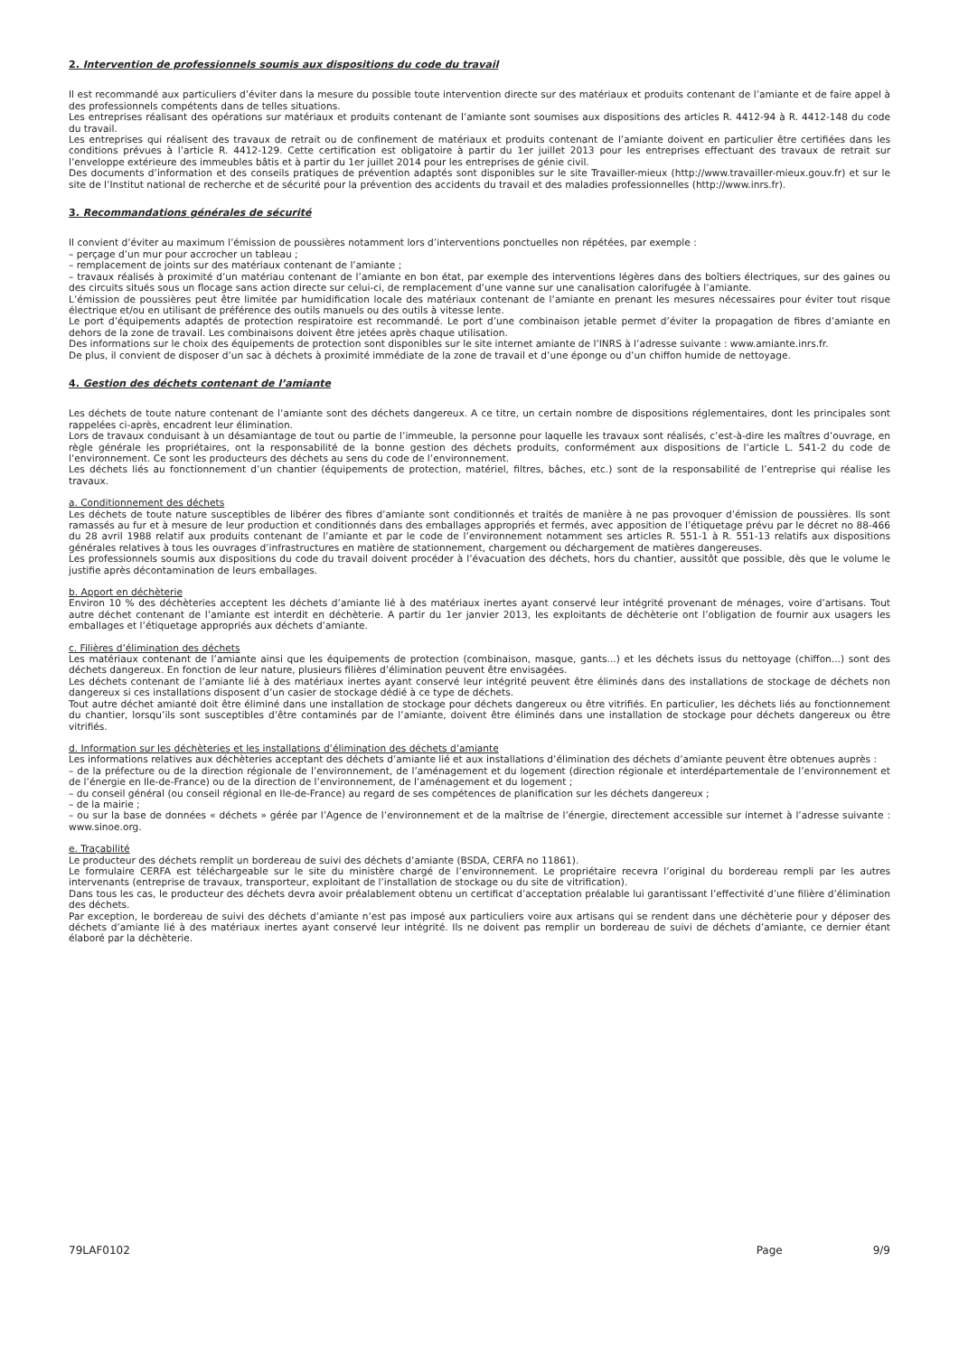2. Intervention de professionnels soumis aux dispositions du code du travail
Il est recommandé aux particuliers d’éviter dans la mesure du possible toute intervention directe sur des matériaux et produits contenant de l’amiante et de faire appel à des professionnels compétents dans de telles situations.
Les entreprises réalisant des opérations sur matériaux et produits contenant de l’amiante sont soumises aux dispositions des articles R. 4412-94 à R. 4412-148 du code du travail.
Les entreprises qui réalisent des travaux de retrait ou de confinement de matériaux et produits contenant de l’amiante doivent en particulier être certifiées dans les conditions prévues à l’article R. 4412-129. Cette certification est obligatoire à partir du 1er juillet 2013 pour les entreprises effectuant des travaux de retrait sur l’enveloppe extérieure des immeubles bâtis et à partir du 1er juillet 2014 pour les entreprises de génie civil.
Des documents d’information et des conseils pratiques de prévention adaptés sont disponibles sur le site Travailler-mieux (http://www.travailler-mieux.gouv.fr) et sur le site de l’Institut national de recherche et de sécurité pour la prévention des accidents du travail et des maladies professionnelles (http://www.inrs.fr).
3. Recommandations générales de sécurité
Il convient d’éviter au maximum l’émission de poussières notamment lors d’interventions ponctuelles non répétées, par exemple :
– perçage d’un mur pour accrocher un tableau ;
– remplacement de joints sur des matériaux contenant de l’amiante ;
– travaux réalisés à proximité d’un matériau contenant de l’amiante en bon état, par exemple des interventions légères dans des boîtiers électriques, sur des gaines ou des circuits situés sous un flocage sans action directe sur celui-ci, de remplacement d’une vanne sur une canalisation calorifugée à l’amiante.
L’émission de poussières peut être limitée par humidification locale des matériaux contenant de l’amiante en prenant les mesures nécessaires pour éviter tout risque électrique et/ou en utilisant de préférence des outils manuels ou des outils à vitesse lente.
Le port d’équipements adaptés de protection respiratoire est recommandé. Le port d’une combinaison jetable permet d’éviter la propagation de fibres d’amiante en dehors de la zone de travail. Les combinaisons doivent être jetées après chaque utilisation.
Des informations sur le choix des équipements de protection sont disponibles sur le site internet amiante de l’INRS à l’adresse suivante : www.amiante.inrs.fr.
De plus, il convient de disposer d’un sac à déchets à proximité immédiate de la zone de travail et d’une éponge ou d’un chiffon humide de nettoyage.
4. Gestion des déchets contenant de l’amiante
Les déchets de toute nature contenant de l’amiante sont des déchets dangereux. A ce titre, un certain nombre de dispositions réglementaires, dont les principales sont rappelées ci-après, encadrent leur élimination.
Lors de travaux conduisant à un désamiantage de tout ou partie de l’immeuble, la personne pour laquelle les travaux sont réalisés, c’est-à-dire les maîtres d’ouvrage, en règle générale les propriétaires, ont la responsabilité de la bonne gestion des déchets produits, conformément aux dispositions de l’article L. 541-2 du code de l’environnement. Ce sont les producteurs des déchets au sens du code de l’environnement.
Les déchets liés au fonctionnement d’un chantier (équipements de protection, matériel, filtres, bâches, etc.) sont de la responsabilité de l’entreprise qui réalise les travaux.
a. Conditionnement des déchets
Les déchets de toute nature susceptibles de libérer des fibres d’amiante sont conditionnés et traités de manière à ne pas provoquer d’émission de poussières. Ils sont ramassés au fur et à mesure de leur production et conditionnés dans des emballages appropriés et fermés, avec apposition de l’étiquetage prévu par le décret no 88-466 du 28 avril 1988 relatif aux produits contenant de l’amiante et par le code de l’environnement notamment ses articles R. 551-1 à R. 551-13 relatifs aux dispositions générales relatives à tous les ouvrages d’infrastructures en matière de stationnement, chargement ou déchargement de matières dangereuses.
Les professionnels soumis aux dispositions du code du travail doivent procéder à l’évacuation des déchets, hors du chantier, aussitôt que possible, dès que le volume le justifie après décontamination de leurs emballages.
b. Apport en déchèterie
Environ 10 % des déchèteries acceptent les déchets d’amiante lié à des matériaux inertes ayant conservé leur intégrité provenant de ménages, voire d’artisans. Tout autre déchet contenant de l’amiante est interdit en déchèterie. A partir du 1er janvier 2013, les exploitants de déchèterie ont l’obligation de fournir aux usagers les emballages et l’étiquetage appropriés aux déchets d’amiante.
c. Filières d’élimination des déchets
Les matériaux contenant de l’amiante ainsi que les équipements de protection (combinaison, masque, gants...) et les déchets issus du nettoyage (chiffon...) sont des déchets dangereux. En fonction de leur nature, plusieurs filières d’élimination peuvent être envisagées.
Les déchets contenant de l’amiante lié à des matériaux inertes ayant conservé leur intégrité peuvent être éliminés dans des installations de stockage de déchets non dangereux si ces installations disposent d’un casier de stockage dédié à ce type de déchets.
Tout autre déchet amianté doit être éliminé dans une installation de stockage pour déchets dangereux ou être vitrifiés. En particulier, les déchets liés au fonctionnement du chantier, lorsqu’ils sont susceptibles d’être contaminés par de l’amiante, doivent être éliminés dans une installation de stockage pour déchets dangereux ou être vitrifiés.
d. Information sur les déchèteries et les installations d’élimination des déchets d’amiante
Les informations relatives aux déchèteries acceptant des déchets d’amiante lié et aux installations d’élimination des déchets d’amiante peuvent être obtenues auprès :
– de la préfecture ou de la direction régionale de l’environnement, de l’aménagement et du logement (direction régionale et interdépartementale de l’environnement et de l’énergie en Ile-de-France) ou de la direction de l’environnement, de l’aménagement et du logement ;
– du conseil général (ou conseil régional en Ile-de-France) au regard de ses compétences de planification sur les déchets dangereux ;
– de la mairie ;
– ou sur la base de données « déchets » gérée par l’Agence de l’environnement et de la maîtrise de l’énergie, directement accessible sur internet à l’adresse suivante : www.sinoe.org.
e. Traçabilité
Le producteur des déchets remplit un bordereau de suivi des déchets d’amiante (BSDA, CERFA no 11861).
Le formulaire CERFA est téléchargeable sur le site du ministère chargé de l’environnement. Le propriétaire recevra l’original du bordereau rempli par les autres intervenants (entreprise de travaux, transporteur, exploitant de l’installation de stockage ou du site de vitrification).
Dans tous les cas, le producteur des déchets devra avoir préalablement obtenu un certificat d’acceptation préalable lui garantissant l’effectivité d’une filière d’élimination des déchets.
Par exception, le bordereau de suivi des déchets d’amiante n’est pas imposé aux particuliers voire aux artisans qui se rendent dans une déchèterie pour y déposer des déchets d’amiante lié à des matériaux inertes ayant conservé leur intégrité. Ils ne doivent pas remplir un bordereau de suivi de déchets d’amiante, ce dernier étant élaboré par la déchèterie.
79LAF0102 Page 9/9